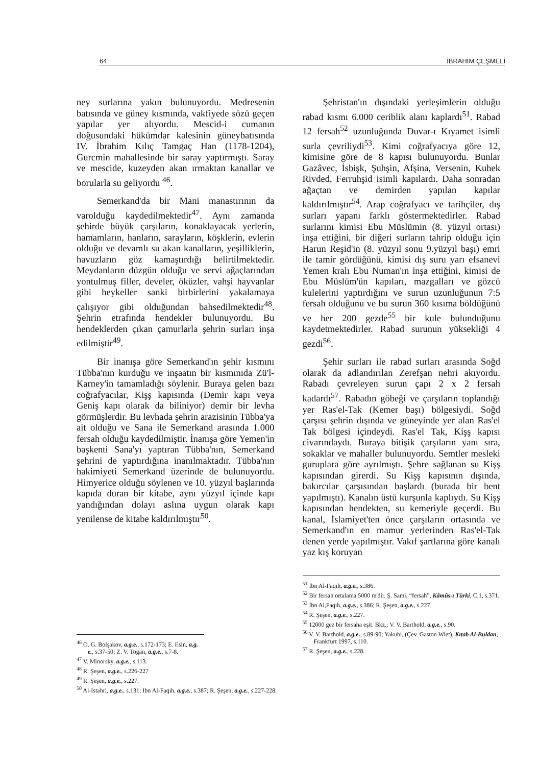64 İBRAHİM ÇEŞMELİ
ney surlarına yakın bulunuyordu. Medresenin batısında ve güney kısmında, vakfiyede sözü geçen yapılar yer alıyordu. Mescid-i cumanın doğusundaki hükümdar kalesinin güneybatısında IV. İbrahim Kılıç Tamgaç Han (1178-1204), Gurcmin mahallesinde bir saray yaptırmıştı. Saray ve mescide, kuzeyden akan ırmaktan kanallar ve borularla su geliyordu <sup>46</sup>.
Semerkand'da bir Mani manastırının da varolduğu kaydedilmektedir<sup>47</sup>. Aynı zamanda şehirde büyük çarşıların, konaklayacak yerlerin, hamamların, hanların, sarayların, köşklerin, evlerin olduğu ve devamlı su akan kanalların, yeşilliklerin, havuzların göz kamaştırdığı belirtilmektedir. Meydanların düzgün olduğu ve servi ağaçlarından yontulmuş filler, develer, öküzler, vahşi hayvanlar gibi heykeller sanki birbirlerini yakalamaya çalışıyor gibi olduğundan bahsedilmektedir<sup>48</sup>. Şehrin etrafında hendekler bulunuyordu. Bu hendeklerden çıkan çamurlarla şehrin surları inşa edilmiştir<sup>49</sup>.
Bir inanışa göre Semerkand'ın şehir kısmını Tübba'nın kurduğu ve inşaatın bir kısmınıda Zü'l-Karney'in tamamladığı söylenir. Buraya gelen bazı coğrafyacılar, Kişş kapısında (Demir kapı veya Geniş kapı olarak da biliniyor) demir bir levha görmüşlerdir. Bu levhada şehrin arazisinin Tübba'ya ait olduğu ve Sana ile Semerkand arasında 1.000 fersah olduğu kaydedilmiştir. İnanışa göre Yemen'in başkenti Sana'yı yaptıran Tübba'nın, Semerkand şehrini de yaptırdığına inanılmaktadır. Tübba'nın hakimiyeti Semerkand üzerinde de bulunuyordu. Himyerice olduğu söylenen ve 10. yüzyıl başlarında kapıda duran bir kitabe, aynı yüzyıl içinde kapı yandığından dolayı aslına uygun olarak kapı yenilense de kitabe kaldırılmıştır<sup>50</sup>.
<sup>46</sup> O. G. Bolşakov, a.g.e., s.172-173; E. Esin, a.g. e., s.37-50; Z. V. Togan, a.g.e., s.7-8.
<sup>47</sup> V. Minorsky, a.g.e., s.113.
<sup>48</sup> R. Şeşen, a.g.e., s.226-227
<sup>49</sup> R. Şeşen, a.g.e., s.227.
<sup>50</sup> Al-Istahri, a.g.e., s.131; Ibn Al-Faqıh, a.g.e., s.387; R. Şeşen, a.g.e., s.227-228.
Şehristan'ın dışındaki yerleşimlerin olduğu rabad kısmı 6.000 ceriblik alanı kaplardı<sup>51</sup>. Rabad 12 fersah<sup>52</sup> uzunluğunda Duvar-ı Kıyamet isimli surla çevriliydi<sup>53</sup>. Kimi coğrafyacıya göre 12, kimisine göre de 8 kapısı bulunuyordu. Bunlar Gazâvec, İsbişk, Şuhşin, Afşina, Versenin, Kuhek Rivded, Ferruhşid isimli kapılardı. Daha sonradan ağaçtan ve demirden yapılan kapılar kaldırılmıştır<sup>54</sup>. Arap coğrafyacı ve tarihçiler, dış surları yapanı farklı göstermektedirler. Rabad surlarını kimisi Ebu Müslümin (8. yüzyıl ortası) inşa ettiğini, bir diğeri surların tahrip olduğu için Harun Reşid'in (8. yüzyıl sonu 9.yüzyıl başı) emri ile tamir gördüğünü, kimisi dış suru yarı efsanevi Yemen kralı Ebu Numan'ın inşa ettiğini, kimisi de Ebu Müslüm'ün kapıları, mazgalları ve gözcü kulelerini yaptırdığını ve surun uzunluğunun 7:5 fersah olduğunu ve bu surun 360 kısıma böldüğünü ve her 200 gezde<sup>55</sup> bir kule bulunduğunu kaydetmektedirler. Rabad surunun yüksekliği 4 gezdi<sup>56</sup>.
Şehir surları ile rabad surları arasında Soğd olarak da adlandırılan Zerefşan nehri akıyordu. Rabadı çevreleyen surun çapı 2 x 2 fersah kadardı<sup>57</sup>. Rabadın göbeği ve çarşıların toplandığı yer Ras'el-Tak (Kemer başı) bölgesiydi. Soğd çarşısı şehrin dışında ve güneyinde yer alan Ras'el Tak bölgesi içindeydi. Ras'el Tak, Kişş kapısı civarındaydı. Buraya bitişik çarşıların yanı sıra, sokaklar ve mahaller bulunuyordu. Semtler mesleki guruplara göre ayrılmıştı. Şehre sağlanan su Kişş kapısından girerdi. Su Kişş kapısının dışında, bakırcılar çarşısından başlardı (burada bir bent yapılmıştı). Kanalın üstü kurşunla kaplıydı. Su Kişş kapısından hendekten, su kemeriyle geçerdi. Bu kanal, İslamiyet'ten önce çarşıların ortasında ve Semerkand'ın en mamur yerlerinden Ras'el-Tak denen yerde yapılmıştır. Vakıf şartlarına göre kanalı yaz kış koruyan
<sup>51</sup> İbn Al-Faqıh, a.g.e., s.386.
<sup>52</sup> Bir fersah ortalama 5000 m'dir. Ş. Sami, “fersah”, Kâmûs-ı Türki, C.1, s.371.
<sup>53</sup> İbn Al,Faqıh, a.g.e., s.386; R. Şeşen, a.g.e., s.227.
<sup>54</sup> R. Şeşen, a.g.e., s.227.
<sup>55</sup> 12000 gez bir fersaha eşit. Bkz.; V. V. Barthold, a.g.e., s.90.
<sup>56</sup> V. V. Barthold, a.g.e., s.89-90; Yakubi, (Çev. Gaston Wiet), Kıtab Al-Buldan, Frankfurt 1997, s.110.
<sup>57</sup> R. Şeşen, a.g.e., s.228.